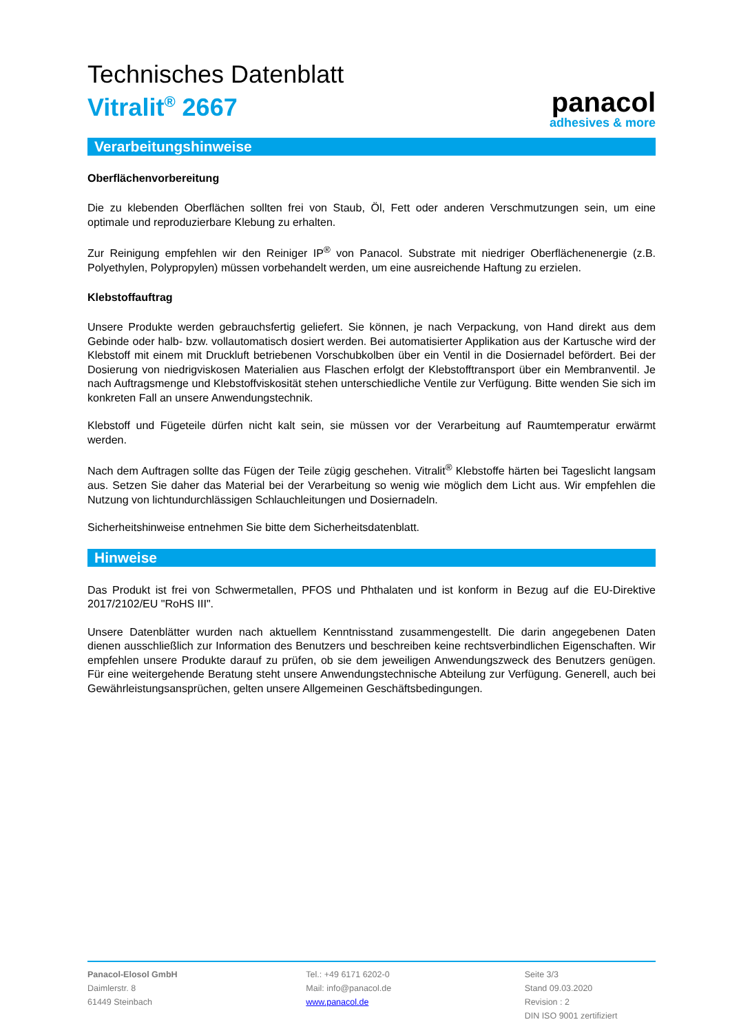Technisches Datenblatt
Vitralit<sup>®</sup> 2667
panacol
adhesives & more
Verarbeitungshinweise
Oberflächenvorbereitung
Die zu klebenden Oberflächen sollten frei von Staub, Öl, Fett oder anderen Verschmutzungen sein, um eine optimale und reproduzierbare Klebung zu erhalten.
Zur Reinigung empfehlen wir den Reiniger IP<sup>®</sup> von Panacol. Substrate mit niedriger Oberflächenenergie (z.B. Polyethylen, Polypropylen) müssen vorbehandelt werden, um eine ausreichende Haftung zu erzielen.
Klebstoffauftrag
Unsere Produkte werden gebrauchsfertig geliefert. Sie können, je nach Verpackung, von Hand direkt aus dem Gebinde oder halb- bzw. vollautomatisch dosiert werden. Bei automatisierter Applikation aus der Kartusche wird der Klebstoff mit einem mit Druckluft betriebenen Vorschubkolben über ein Ventil in die Dosiernadel befördert. Bei der Dosierung von niedrigviskosen Materialien aus Flaschen erfolgt der Klebstofftransport über ein Membranventil. Je nach Auftragsmenge und Klebstoffviskosität stehen unterschiedliche Ventile zur Verfügung. Bitte wenden Sie sich im konkreten Fall an unsere Anwendungstechnik.
Klebstoff und Fügeteile dürfen nicht kalt sein, sie müssen vor der Verarbeitung auf Raumtemperatur erwärmt werden.
Nach dem Auftragen sollte das Fügen der Teile zügig geschehen. Vitralit<sup>®</sup> Klebstoffe härten bei Tageslicht langsam aus. Setzen Sie daher das Material bei der Verarbeitung so wenig wie möglich dem Licht aus. Wir empfehlen die Nutzung von lichtundurchlässigen Schlauchleitungen und Dosiernadeln.
Sicherheitshinweise entnehmen Sie bitte dem Sicherheitsdatenblatt.
Hinweise
Das Produkt ist frei von Schwermetallen, PFOS und Phthalaten und ist konform in Bezug auf die EU-Direktive 2017/2102/EU "RoHS III".
Unsere Datenblätter wurden nach aktuellem Kenntnisstand zusammengestellt. Die darin angegebenen Daten dienen ausschließlich zur Information des Benutzers und beschreiben keine rechtsverbindlichen Eigenschaften. Wir empfehlen unsere Produkte darauf zu prüfen, ob sie dem jeweiligen Anwendungszweck des Benutzers genügen. Für eine weitergehende Beratung steht unsere Anwendungstechnische Abteilung zur Verfügung. Generell, auch bei Gewährleistungsansprüchen, gelten unsere Allgemeinen Geschäftsbedingungen.
Panacol-Elosol GmbH
Daimlerstr. 8
61449 Steinbach
Tel.: +49 6171 6202-0
Mail: info@panacol.de
www.panacol.de
Seite 3/3
Stand 09.03.2020
Revision : 2
DIN ISO 9001 zertifiziert